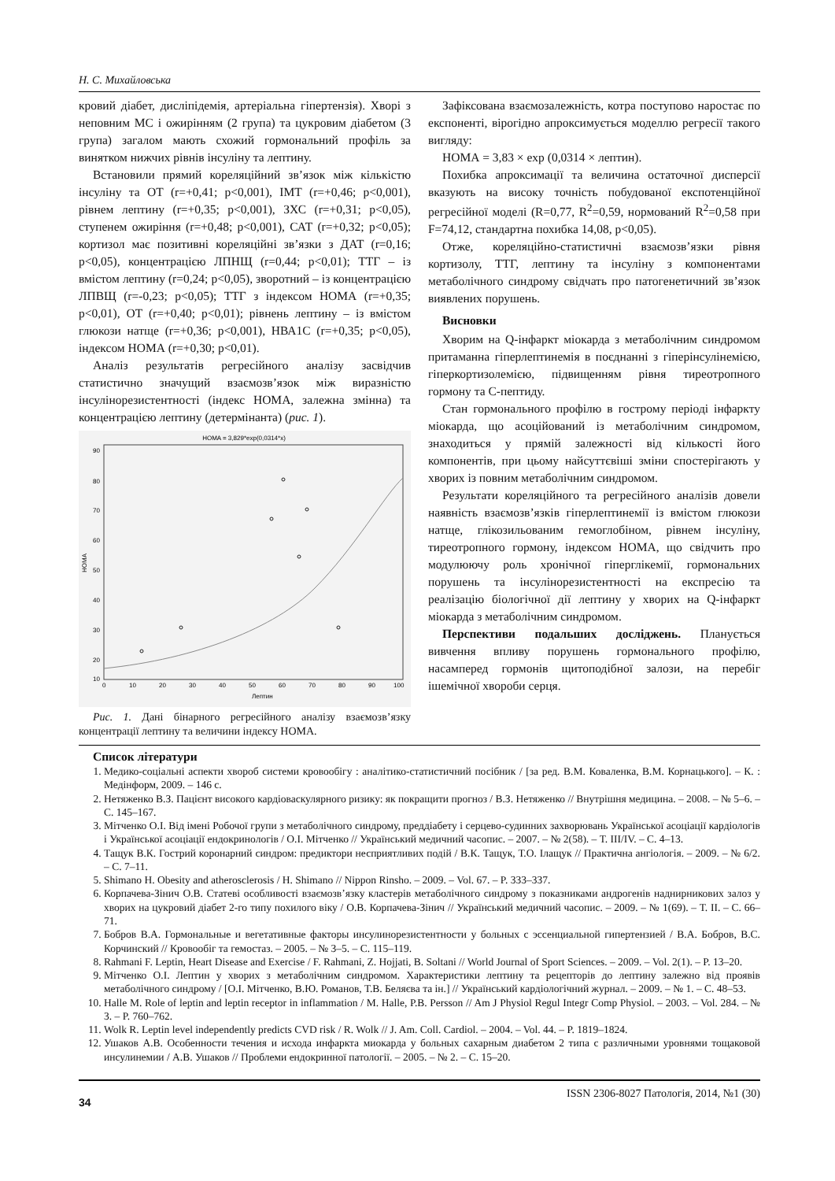Н. С. Михайловська
кровий діабет, дисліпідемія, артеріальна гіпертензія). Хворі з неповним МС і ожирінням (2 група) та цукровим діабетом (3 група) загалом мають схожий гормональний профіль за винятком нижчих рівнів інсуліну та лептину.
Встановили прямий кореляційний зв’язок між кількістю інсуліну та ОТ (r=+0,41; p<0,001), ІМТ (r=+0,46; p<0,001), рівнем лептину (r=+0,35; p<0,001), ЗХС (r=+0,31; p<0,05), ступенем ожиріння (r=+0,48; p<0,001), САТ (r=+0,32; p<0,05); кортизол має позитивні кореляційні зв’язки з ДАТ (r=0,16; p<0,05), концентрацією ЛПНЩ (r=0,44; p<0,01); ТТГ – із вмістом лептину (r=0,24; p<0,05), зворотний – із концентрацією ЛПВЩ (r=-0,23; p<0,05); ТТГ з індексом НОМА (r=+0,35; p<0,01), ОТ (r=+0,40; p<0,01); рівнень лептину – із вмістом глюкози натще (r=+0,36; p<0,001), НВА1С (r=+0,35; p<0,05), індексом НОМА (r=+0,30; p<0,01).
Аналіз результатів регресійного аналізу засвідчив статистично значущий взаємозв’язок між виразністю інсулінорезистентності (індекс НОМА, залежна змінна) та концентрацією лептину (детермінанта) (рис. 1).
HOMA = 3,829*exp(0,0314*x)
90
80
70
60
50
40
30
20
10
0
10
20
30
40
50
60
70
80
90
100
Лептин
HOMA
Рис. 1. Дані бінарного регресійного аналізу взаємозв’язку концентрації лептину та величини індексу НОМА.
Зафіксована взаємозалежність, котра поступово наростає по експоненті, вірогідно апроксимується моделлю регресії такого вигляду:
НОМА = 3,83 × exp (0,0314 × лептин).
Похибка апроксимації та величина остаточної дисперсії вказують на високу точність побудованої експотенційної регресійної моделі (R=0,77, R<sup>2</sup>=0,59, нормований R<sup>2</sup>=0,58 при F=74,12, стандартна похибка 14,08, p<0,05).
Отже, кореляційно-статистичні взаємозв’язки рівня кортизолу, ТТГ, лептину та інсуліну з компонентами метаболічного синдрому свідчать про патогенетичний зв’язок виявлених порушень.
Висновки
Хворим на Q-інфаркт міокарда з метаболічним синдромом притаманна гіперлептинемія в поєднанні з гіперінсулінемією, гіперкортизолемією, підвищенням рівня тиреотропного гормону та С-пептиду.
Стан гормонального профілю в гострому періоді інфаркту міокарда, що асоційований із метаболічним синдромом, знаходиться у прямій залежності від кількості його компонентів, при цьому найсуттєвіші зміни спостерігають у хворих із повним метаболічним синдромом.
Результати кореляційного та регресійного аналізів довели наявність взаємозв’язків гіперлептинемії із вмістом глюкози натще, глікозильованим гемоглобіном, рівнем інсуліну, тиреотропного гормону, індексом НОМА, що свідчить про модулюючу роль хронічної гіперглікемії, гормональних порушень та інсулінорезистентності на експресію та реалізацію біологічної дії лептину у хворих на Q-інфаркт міокарда з метаболічним синдромом.
Перспективи подальших досліджень. Планується вивчення впливу порушень гормонального профілю, насамперед гормонів щитоподібної залози, на перебіг ішемічної хвороби серця.
Список літератури
1. Медико-соціальні аспекти хвороб системи кровообігу : аналітико-статистичний посібник / [за ред. В.М. Коваленка, В.М. Корнацького]. – К. : Медінформ, 2009. – 146 с.
2. Нетяженко В.З. Пацієнт високого кардіоваскулярного ризику: як покращити прогноз / В.З. Нетяженко // Внутрішня медицина. – 2008. – № 5–6. – С. 145–167.
3. Мітченко О.І. Від імені Робочої групи з метаболічного синдрому, преддіабету і серцево-судинних захворювань Української асоціації кардіологів і Української асоціації ендокринологів / О.І. Мітченко // Український медичний часопис. – 2007. – № 2(58). – Т. III/IV. – С. 4–13.
4. Тащук В.К. Гострий коронарний синдром: предиктори несприятливих подій / В.К. Тащук, Т.О. Ілащук // Практична ангіологія. – 2009. – № 6/2. – С. 7–11.
5. Shimano H. Obesity and atherosclerosis / H. Shimano // Nippon Rinsho. – 2009. – Vol. 67. – P. 333–337.
6. Корпачева-Зінич О.В. Статеві особливості взаємозв’язку кластерів метаболічного синдрому з показниками андрогенів наднирникових залоз у хворих на цукровий діабет 2-го типу похилого віку / О.В. Корпачева-Зінич // Український медичний часопис. – 2009. – № 1(69). – Т. II. – С. 66–71.
7. Бобров В.А. Гормональные и вегетативные факторы инсулинорезистентности у больных с эссенциальной гипертензией / В.А. Бобров, В.С. Корчинский // Кровообіг та гемостаз. – 2005. – № 3–5. – С. 115–119.
8. Rahmani F. Leptin, Heart Disease and Exercise / F. Rahmani, Z. Hojjati, B. Soltani // World Journal of Sport Sciences. – 2009. – Vol. 2(1). – P. 13–20.
9. Мітченко О.І. Лептин у хворих з метаболічним синдромом. Характеристики лептину та рецепторів до лептину залежно від проявів метаболічного синдрому / [О.І. Мітченко, В.Ю. Романов, Т.В. Беляєва та ін.] // Український кардіологічний журнал. – 2009. – № 1. – С. 48–53.
10. Halle M. Role of leptin and leptin receptor in inflammation / M. Halle, P.B. Persson // Am J Physiol Regul Integr Comp Physiol. – 2003. – Vol. 284. – № 3. – P. 760–762.
11. Wolk R. Leptin level independently predicts CVD risk / R. Wolk // J. Am. Coll. Cardiol. – 2004. – Vol. 44. – P. 1819–1824.
12. Ушаков А.В. Особенности течения и исхода инфаркта миокарда у больных сахарным диабетом 2 типа с различными уровнями тощаковой инсулинемии / А.В. Ушаков // Проблеми ендокринної патології. – 2005. – № 2. – С. 15–20.
34 ISSN 2306-8027 Патологія, 2014, №1 (30)